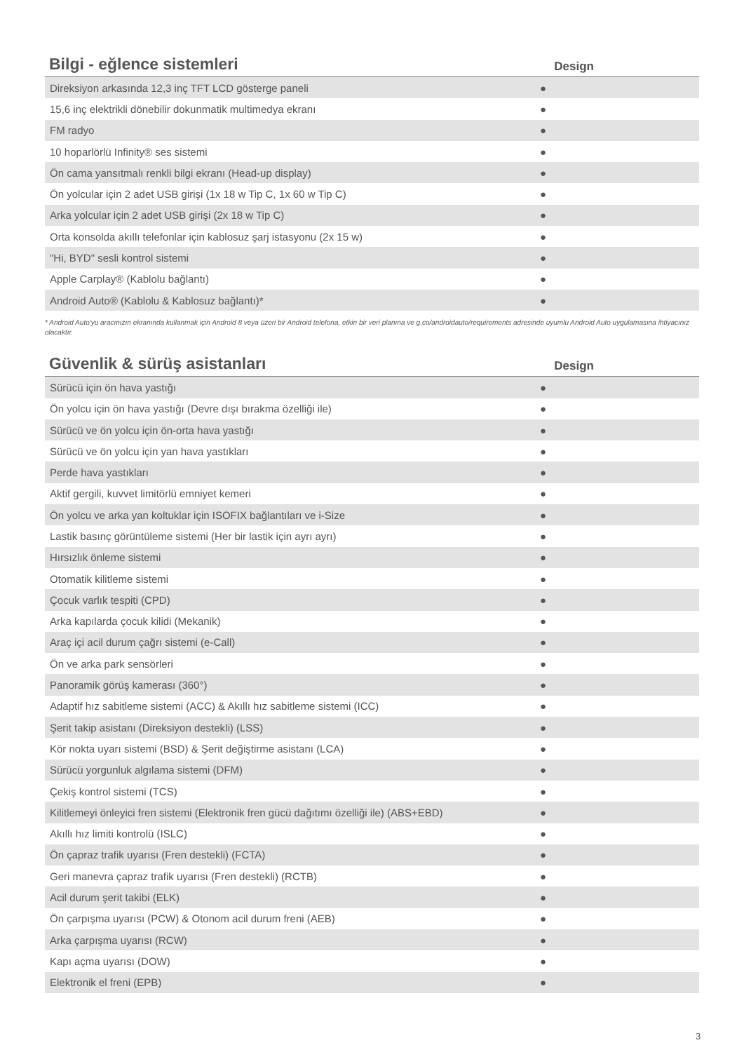Bilgi - eğlence sistemleri
Design
| Direksiyon arkasında 12,3 inç TFT LCD gösterge paneli | ● |
| 15,6 inç elektrikli dönebilir dokunmatik multimedya ekranı | ● |
| FM radyo | ● |
| 10 hoparlörlü Infinity® ses sistemi | ● |
| Ön cama yansıtmalı renkli bilgi ekranı (Head-up display) | ● |
| Ön yolcular için 2 adet USB girişi (1x 18 w Tip C, 1x 60 w Tip C) | ● |
| Arka yolcular için 2 adet USB girişi (2x 18 w Tip C) | ● |
| Orta konsolda akıllı telefonlar için kablosuz şarj istasyonu (2x 15 w) | ● |
| "Hi, BYD" sesli kontrol sistemi | ● |
| Apple Carplay® (Kablolu bağlantı) | ● |
| Android Auto® (Kablolu & Kablosuz bağlantı)* | ● |
* Android Auto'yu aracınızın ekranında kullanmak için Android 8 veya üzeri bir Android telefona, etkin bir veri planına ve g.co/androidauto/requirements adresinde uyumlu Android Auto uygulamasına ihtiyacınız olacaktır.
Güvenlik & sürüş asistanları
Design
| Sürücü için ön hava yastığı | ● |
| Ön yolcu için ön hava yastığı (Devre dışı bırakma özelliği ile) | ● |
| Sürücü ve ön yolcu için ön-orta hava yastığı | ● |
| Sürücü ve ön yolcu için yan hava yastıkları | ● |
| Perde hava yastıkları | ● |
| Aktif gergili, kuvvet limitörlü emniyet kemeri | ● |
| Ön yolcu ve arka yan koltuklar için ISOFIX bağlantıları ve i-Size | ● |
| Lastik basınç görüntüleme sistemi (Her bir lastik için ayrı ayrı) | ● |
| Hırsızlık önleme sistemi | ● |
| Otomatik kilitleme sistemi | ● |
| Çocuk varlık tespiti (CPD) | ● |
| Arka kapılarda çocuk kilidi (Mekanik) | ● |
| Araç içi acil durum çağrı sistemi (e-Call) | ● |
| Ön ve arka park sensörleri | ● |
| Panoramik görüş kamerası (360°) | ● |
| Adaptif hız sabitleme sistemi (ACC) & Akıllı hız sabitleme sistemi (ICC) | ● |
| Şerit takip asistanı (Direksiyon destekli) (LSS) | ● |
| Kör nokta uyarı sistemi (BSD) & Şerit değiştirme asistanı (LCA) | ● |
| Sürücü yorgunluk algılama sistemi (DFM) | ● |
| Çekiş kontrol sistemi (TCS) | ● |
| Kilitlemeyi önleyici fren sistemi (Elektronik fren gücü dağıtımı özelliği ile) (ABS+EBD) | ● |
| Akıllı hız limiti kontrolü (ISLC) | ● |
| Ön çapraz trafik uyarısı (Fren destekli) (FCTA) | ● |
| Geri manevra çapraz trafik uyarısı (Fren destekli) (RCTB) | ● |
| Acil durum şerit takibi (ELK) | ● |
| Ön çarpışma uyarısı (PCW) & Otonom acil durum freni (AEB) | ● |
| Arka çarpışma uyarısı (RCW) | ● |
| Kapı açma uyarısı (DOW) | ● |
| Elektronik el freni (EPB) | ● |
3